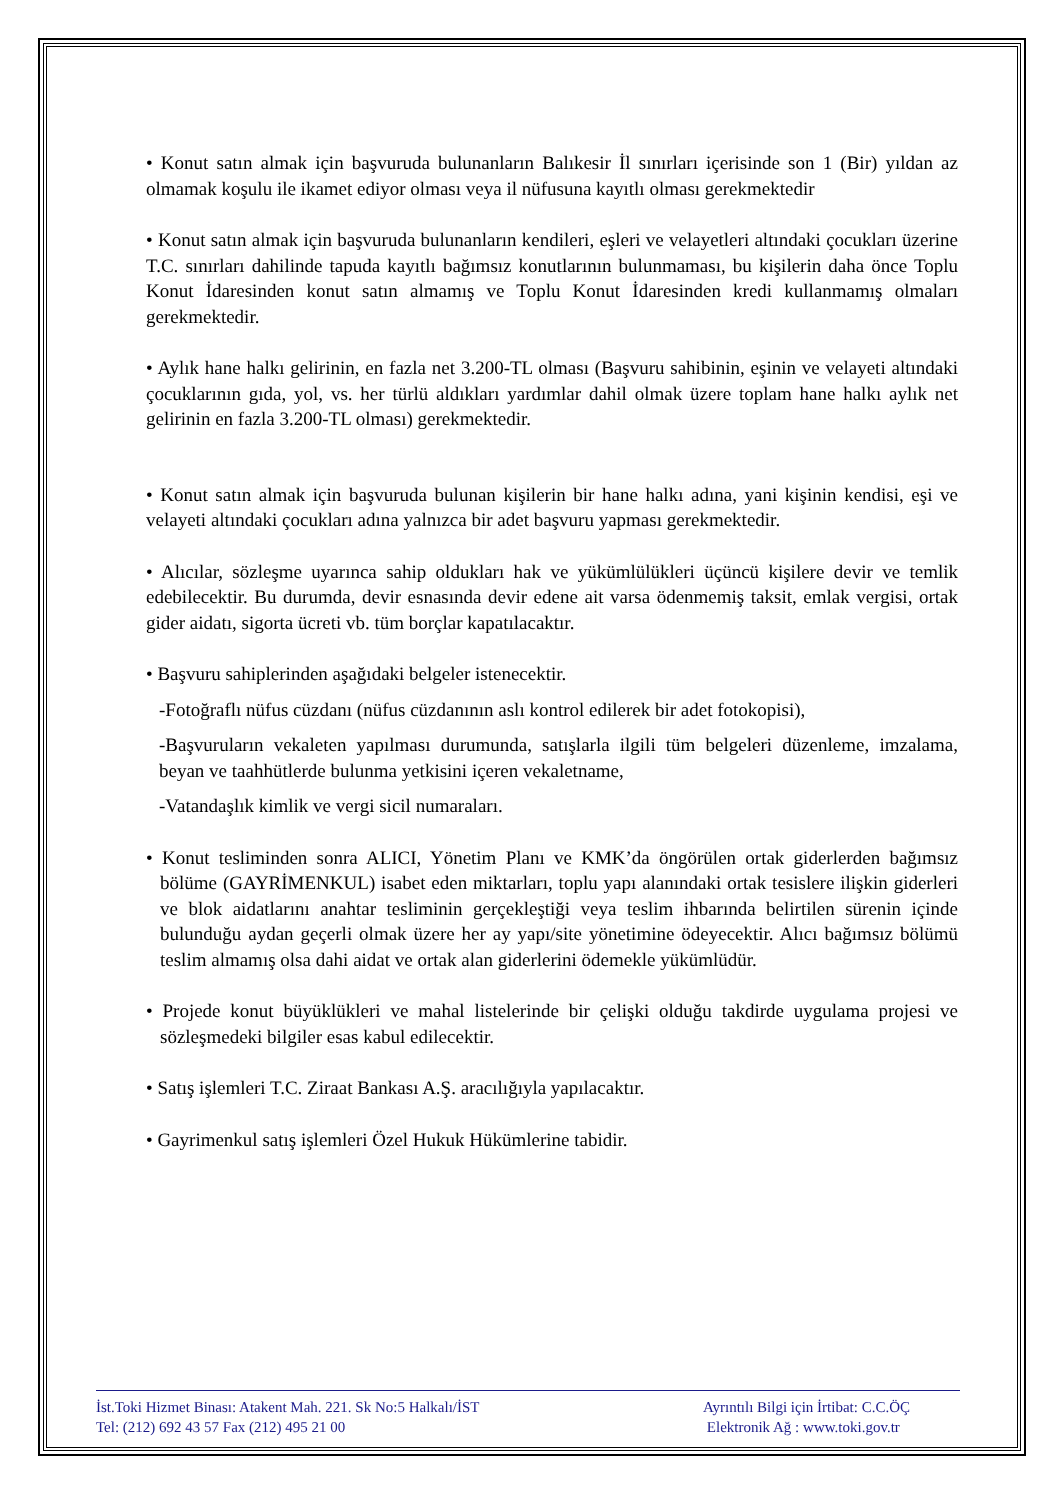• Konut satın almak için başvuruda bulunanların Balıkesir İl sınırları içerisinde son 1 (Bir) yıldan az olmamak koşulu ile ikamet ediyor olması veya il nüfusuna kayıtlı olması gerekmektedir
• Konut satın almak için başvuruda bulunanların kendileri, eşleri ve velayetleri altındaki çocukları üzerine T.C. sınırları dahilinde tapuda kayıtlı bağımsız konutlarının bulunmaması, bu kişilerin daha önce Toplu Konut İdaresinden konut satın almamış ve Toplu Konut İdaresinden kredi kullanmamış olmaları gerekmektedir.
• Aylık hane halkı gelirinin, en fazla net 3.200-TL olması (Başvuru sahibinin, eşinin ve velayeti altındaki çocuklarının gıda, yol, vs. her türlü aldıkları yardımlar dahil olmak üzere toplam hane halkı aylık net gelirinin en fazla 3.200-TL olması) gerekmektedir.
• Konut satın almak için başvuruda bulunan kişilerin bir hane halkı adına, yani kişinin kendisi, eşi ve velayeti altındaki çocukları adına yalnızca bir adet başvuru yapması gerekmektedir.
• Alıcılar, sözleşme uyarınca sahip oldukları hak ve yükümlülükleri üçüncü kişilere devir ve temlik edebilecektir. Bu durumda, devir esnasında devir edene ait varsa ödenmemiş taksit, emlak vergisi, ortak gider aidatı, sigorta ücreti vb. tüm borçlar kapatılacaktır.
• Başvuru sahiplerinden aşağıdaki belgeler istenecektir.
-Fotoğraflı nüfus cüzdanı (nüfus cüzdanının aslı kontrol edilerek bir adet fotokopisi),
-Başvuruların vekaleten yapılması durumunda, satışlarla ilgili tüm belgeleri düzenleme, imzalama, beyan ve taahhütlerde bulunma yetkisini içeren vekaletname,
-Vatandaşlık kimlik ve vergi sicil numaraları.
• Konut tesliminden sonra ALICI, Yönetim Planı ve KMK’da öngörülen ortak giderlerden bağımsız bölüme (GAYRİMENKUL) isabet eden miktarları, toplu yapı alanındaki ortak tesislere ilişkin giderleri ve blok aidatlarını anahtar tesliminin gerçekleştiği veya teslim ihbarında belirtilen sürenin içinde bulunduğu aydan geçerli olmak üzere her ay yapı/site yönetimine ödeyecektir. Alıcı bağımsız bölümü teslim almamış olsa dahi aidat ve ortak alan giderlerini ödemekle yükümlüdür.
• Projede konut büyüklükleri ve mahal listelerinde bir çelişki olduğu takdirde uygulama projesi ve sözleşmedeki bilgiler esas kabul edilecektir.
• Satış işlemleri T.C. Ziraat Bankası A.Ş. aracılığıyla yapılacaktır.
• Gayrimenkul satış işlemleri Özel Hukuk Hükümlerine tabidir.
İst.Toki Hizmet Binası: Atakent Mah. 221. Sk No:5 Halkalı/İST
Tel: (212) 692 43 57 Fax (212) 495 21 00
Ayrıntılı Bilgi için İrtibat: C.C.ÖÇ
Elektronik Ağ : www.toki.gov.tr